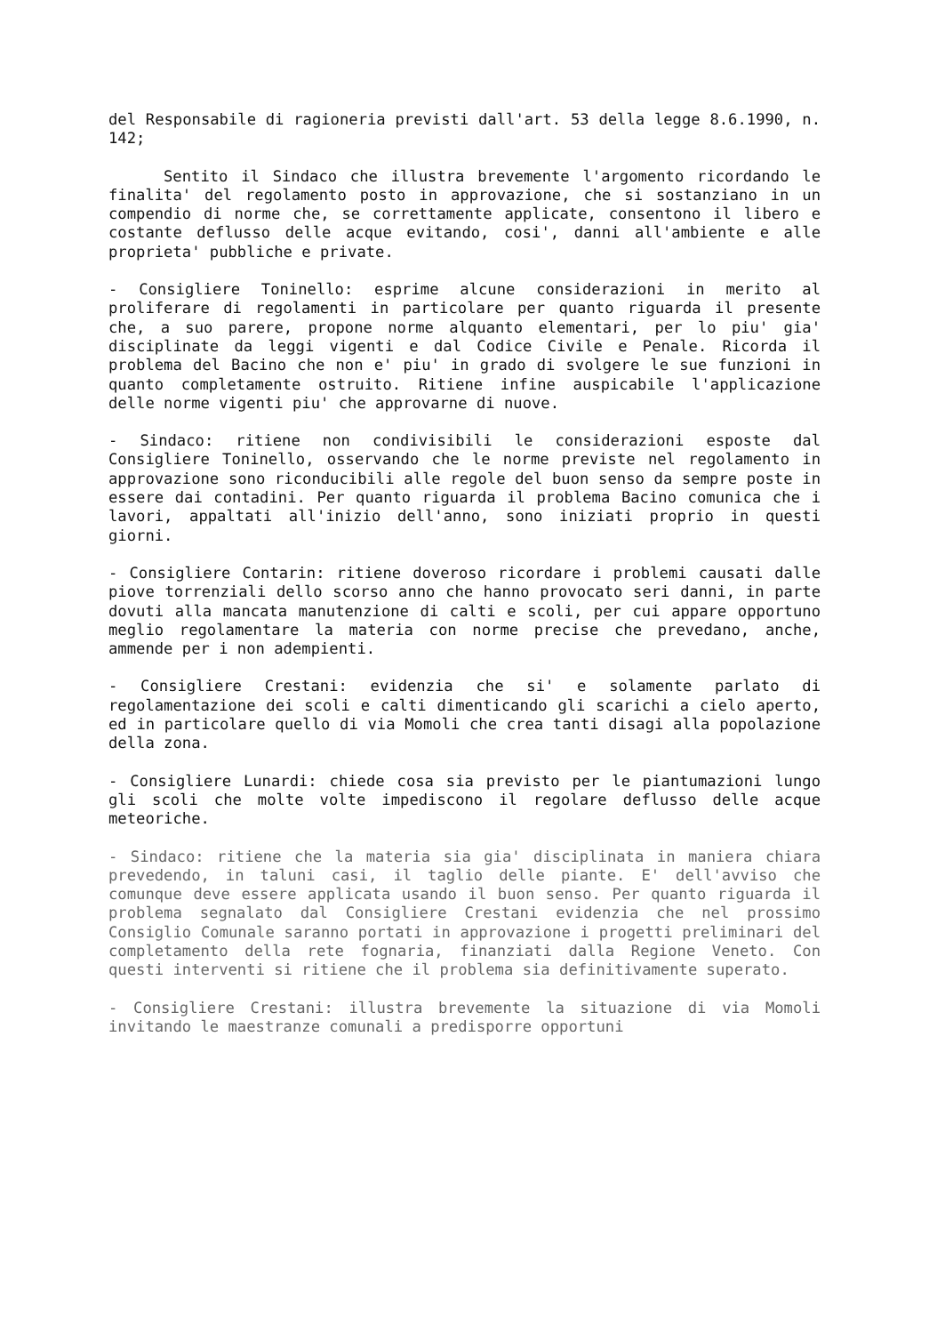del Responsabile di ragioneria previsti dall'art. 53 della legge 8.6.1990, n. 142;
Sentito il Sindaco che illustra brevemente l'argomento ricordando le finalita' del regolamento posto in approvazione, che si sostanziano in un compendio di norme che, se correttamente applicate, consentono il libero e costante deflusso delle acque evitando, cosi', danni all'ambiente e alle proprieta' pubbliche e private.
- Consigliere Toninello: esprime alcune considerazioni in merito al proliferare di regolamenti in particolare per quanto riguarda il presente che, a suo parere, propone norme alquanto elementari, per lo piu' gia' disciplinate da leggi vigenti e dal Codice Civile e Penale. Ricorda il problema del Bacino che non e' piu' in grado di svolgere le sue funzioni in quanto completamente ostruito. Ritiene infine auspicabile l'applicazione delle norme vigenti piu' che approvarne di nuove.
- Sindaco: ritiene non condivisibili le considerazioni esposte dal Consigliere Toninello, osservando che le norme previste nel regolamento in approvazione sono riconducibili alle regole del buon senso da sempre poste in essere dai contadini. Per quanto riguarda il problema Bacino comunica che i lavori, appaltati all'inizio dell'anno, sono iniziati proprio in questi giorni.
- Consigliere Contarin: ritiene doveroso ricordare i problemi causati dalle piove torrenziali dello scorso anno che hanno provocato seri danni, in parte dovuti alla mancata manutenzione di calti e scoli, per cui appare opportuno meglio regolamentare la materia con norme precise che prevedano, anche, ammende per i non adempienti.
- Consigliere Crestani: evidenzia che si' e solamente parlato di regolamentazione dei scoli e calti dimenticando gli scarichi a cielo aperto, ed in particolare quello di via Momoli che crea tanti disagi alla popolazione della zona.
- Consigliere Lunardi: chiede cosa sia previsto per le piantumazioni lungo gli scoli che molte volte impediscono il regolare deflusso delle acque meteoriche.
- Sindaco: ritiene che la materia sia gia' disciplinata in maniera chiara prevedendo, in taluni casi, il taglio delle piante. E' dell'avviso che comunque deve essere applicata usando il buon senso. Per quanto riguarda il problema segnalato dal Consigliere Crestani evidenzia che nel prossimo Consiglio Comunale saranno portati in approvazione i progetti preliminari del completamento della rete fognaria, finanziati dalla Regione Veneto. Con questi interventi si ritiene che il problema sia definitivamente superato.
- Consigliere Crestani: illustra brevemente la situazione di via Momoli invitando le maestranze comunali a predisporre opportuni